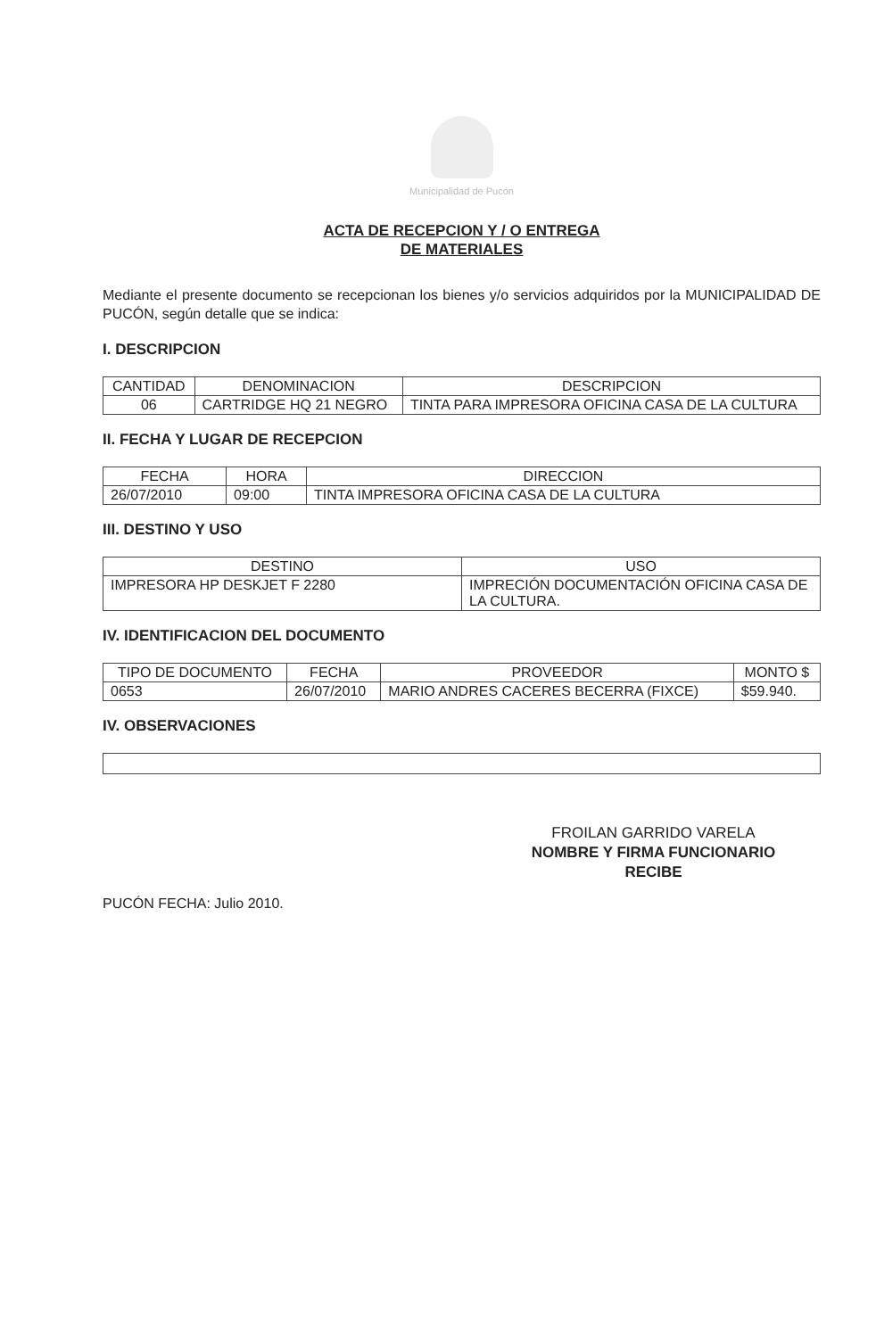Municipalidad de Pucón
ACTA DE RECEPCION Y / O ENTREGA
DE MATERIALES
Mediante el presente documento se recepcionan los bienes y/o servicios adquiridos por la MUNICIPALIDAD DE PUCÓN, según detalle que se indica:
I. DESCRIPCION
| CANTIDAD | DENOMINACION | DESCRIPCION |
| --- | --- | --- |
| 06 | CARTRIDGE HQ 21 NEGRO | TINTA PARA IMPRESORA OFICINA CASA DE LA CULTURA |
II. FECHA Y LUGAR DE RECEPCION
| FECHA | HORA | DIRECCION |
| --- | --- | --- |
| 26/07/2010 | 09:00 | TINTA IMPRESORA OFICINA CASA DE LA CULTURA |
III. DESTINO Y USO
| DESTINO | USO |
| --- | --- |
| IMPRESORA HP DESKJET F 2280 | IMPRECIÓN DOCUMENTACIÓN OFICINA CASA DE LA CULTURA. |
IV. IDENTIFICACION DEL DOCUMENTO
| TIPO DE DOCUMENTO | FECHA | PROVEEDOR | MONTO $ |
| --- | --- | --- | --- |
| 0653 | 26/07/2010 | MARIO ANDRES CACERES BECERRA (FIXCE) | $59.940. |
IV. OBSERVACIONES
FROILAN GARRIDO VARELA
NOMBRE Y FIRMA FUNCIONARIO
RECIBE
PUCÓN FECHA: Julio 2010.